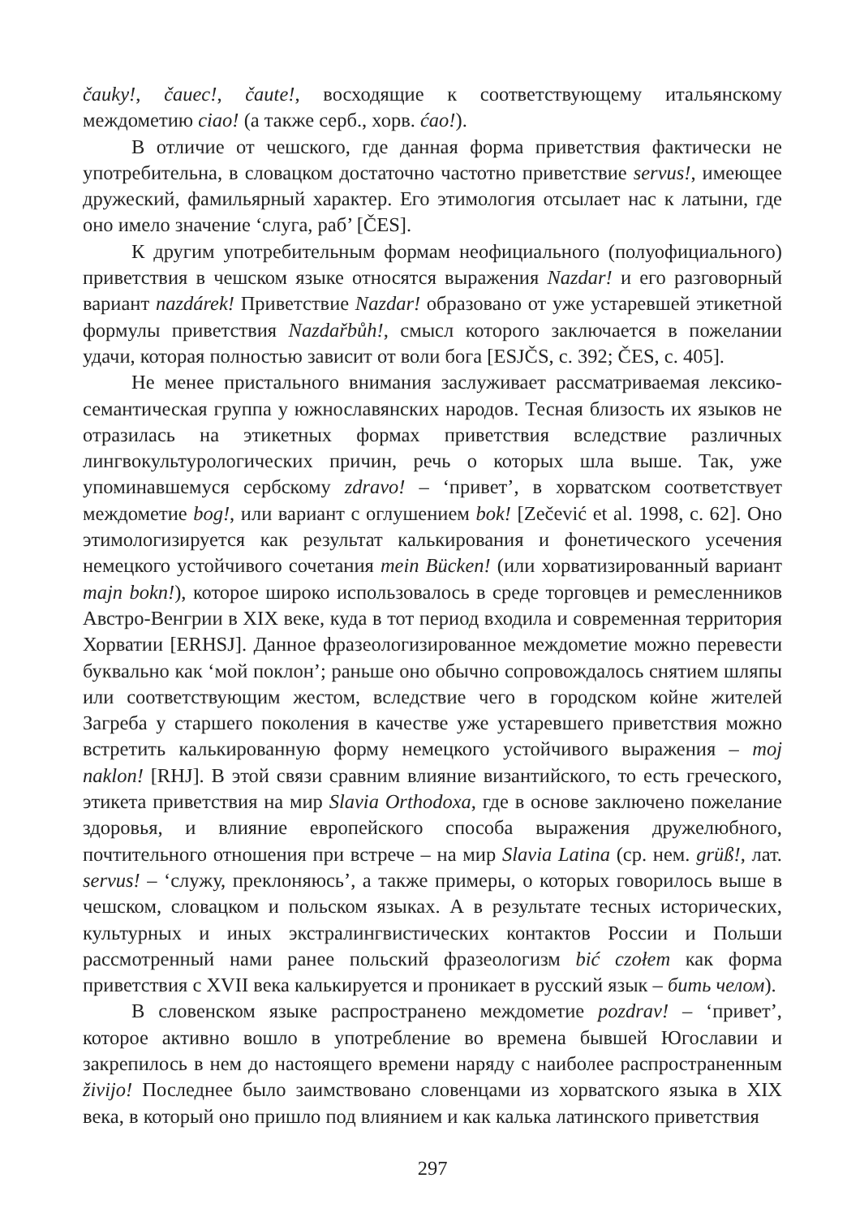čauky!, čauec!, čaute!, восходящие к соответствующему итальянскому междометию ciao! (а также серб., хорв. ćao!).
В отличие от чешского, где данная форма приветствия фактически не употребительна, в словацком достаточно частотно приветствие servus!, имеющее дружеский, фамильярный характер. Его этимология отсылает нас к латыни, где оно имело значение ‘слуга, раб’ [ČES].
К другим употребительным формам неофициального (полуофициального) приветствия в чешском языке относятся выражения Nazdar! и его разговорный вариант nazdárek! Приветствие Nazdar! образовано от уже устаревшей этикетной формулы приветствия Nazdařbůh!, смысл которого заключается в пожелании удачи, которая полностью зависит от воли бога [ESJČS, c. 392; ČES, c. 405].
Не менее пристального внимания заслуживает рассматриваемая лексико-семантическая группа у южнославянских народов. Тесная близость их языков не отразилась на этикетных формах приветствия вследствие различных лингвокультурологических причин, речь о которых шла выше. Так, уже упоминавшемуся сербскому zdravo! – ‘привет’, в хорватском соответствует междометие bog!, или вариант с оглушением bok! [Zečević et al. 1998, c. 62]. Оно этимологизируется как результат калькирования и фонетического усечения немецкого устойчивого сочетания mein Bücken! (или хорватизированный вариант majn bokn!), которое широко использовалось в среде торговцев и ремесленников Австро-Венгрии в XIX веке, куда в тот период входила и современная территория Хорватии [ERHSJ]. Данное фразеологизированное междометие можно перевести буквально как ‘мой поклон’; раньше оно обычно сопровождалось снятием шляпы или соответствующим жестом, вследствие чего в городском койне жителей Загреба у старшего поколения в качестве уже устаревшего приветствия можно встретить калькированную форму немецкого устойчивого выражения – moj naklon! [RHJ]. В этой связи сравним влияние византийского, то есть греческого, этикета приветствия на мир Slavia Orthodoxa, где в основе заключено пожелание здоровья, и влияние европейского способа выражения дружелюбного, почтительного отношения при встрече – на мир Slavia Latina (ср. нем. grüß!, лат. servus! – ‘служу, преклоняюсь’, а также примеры, о которых говорилось выше в чешском, словацком и польском языках. А в результате тесных исторических, культурных и иных экстралингвистических контактов России и Польши рассмотренный нами ранее польский фразеологизм bić czołem как форма приветствия с XVII века калькируется и проникает в русский язык – бить челом).
В словенском языке распространено междометие pozdrav! – ‘привет’, которое активно вошло в употребление во времена бывшей Югославии и закрепилось в нем до настоящего времени наряду с наиболее распространенным živijo! Последнее было заимствовано словенцами из хорватского языка в XIX века, в который оно пришло под влиянием и как калька латинского приветствия
297